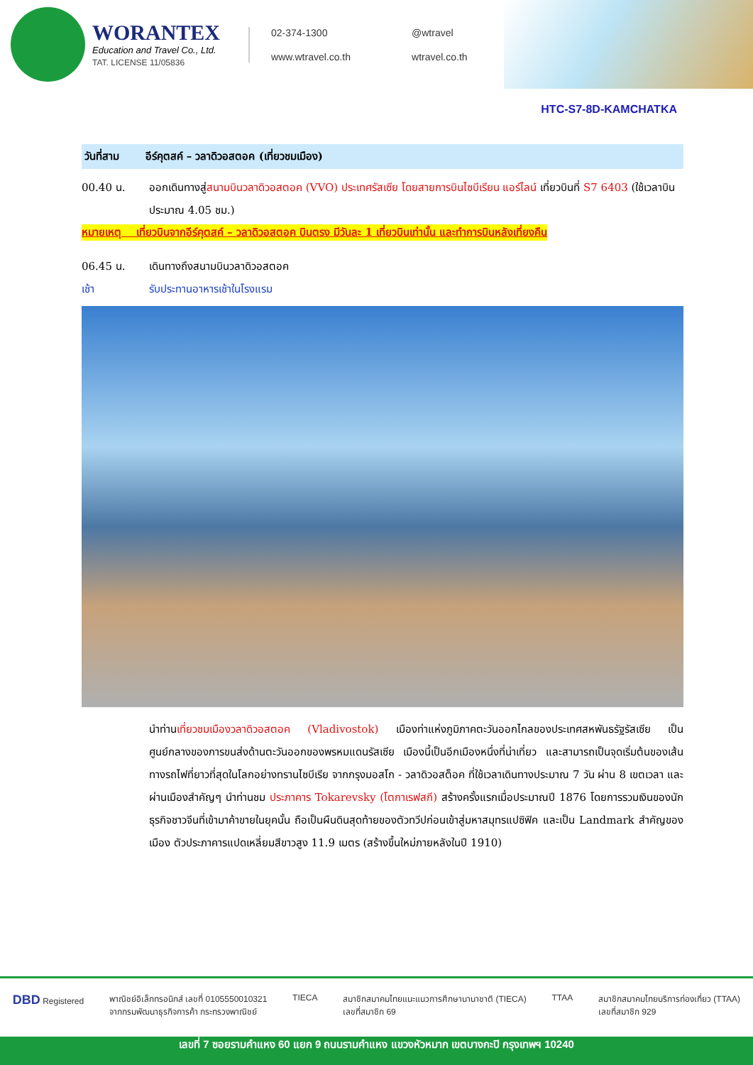WORANTEX
Education and Travel Co., Ltd.
TAT. LICENSE 11/05836
02-374-1300
@wtravel
www.wtravel.co.th
wtravel.co.th
HTC-S7-8D-KAMCHATKA
วันที่สาม อีร์คุตสค์ – วลาดิวอสตอค (เที่ยวชมเมือง)
00.40 น. ออกเดินทางสู่สนามบินวลาดิวอสตอค (VVO) ประเทศรัสเซีย โดยสายการบินไซบีเรียน แอร์ไลน์ เที่ยวบินที่ S7 6403 (ใช้เวลาบินประมาณ 4.05 ชม.)
หมายเหตุ เที่ยวบินจากอีร์คุตสค์ – วลาดิวอสตอค บินตรง มีวันละ 1 เที่ยวบินเท่านั้น และทำการบินหลังเที่ยงคืน
06.45 น. เดินทางถึงสนามบินวลาดิวอสตอค
เช้า รับประทานอาหารเช้าในโรงแรม
นำท่านเที่ยวชมเมืองวลาดิวอสตอค (Vladivostok) เมืองท่าแห่งภูมิภาคตะวันออกไกลของประเทศสหพันธรัฐรัสเซีย เป็นศูนย์กลางของการขนส่งด้านตะวันออกของพรหมแดนรัสเซีย เมืองนี้เป็นอีกเมืองหนึ่งที่น่าเที่ยว และสามารถเป็นจุดเริ่มต้นของเส้นทางรถไฟที่ยาวที่สุดในโลกอย่างทรานไซบีเรีย จากกรุงมอสโก - วลาดิวอสต็อค ที่ใช้เวลาเดินทางประมาณ 7 วัน ผ่าน 8 เขตเวลา และผ่านเมืองสำคัญๆ นำท่านชม ประภาคาร Tokarevsky (โตกาเรฟสกี) สร้างครั้งแรกเมื่อประมาณปี 1876 โดยการรวมเงินของนักธุรกิจชาวจีนที่เข้ามาค้าขายในยุคนั้น ถือเป็นผืนดินสุดท้ายของตัวทวีปก่อนเข้าสู่มหาสมุทรแปซิฟิค และเป็น Landmark สำคัญของเมือง ตัวประภาคารแปดเหลี่ยมสีขาวสูง 11.9 เมตร (สร้างขึ้นใหม่ภายหลังในปี 1910)
DBD Registered พาณิชย์อิเล็กทรอนิกส์ เลขที่ 0105550010321
จากกรมพัฒนาธุรกิจการค้า กระทรวงพาณิชย์
TIECA สมาชิกสมาคมไทยแนะแนวการศึกษานานาชาติ (TIECA)
เลขที่สมาชิก 69
TTAA สมาชิกสมาคมไทยบริการท่องเที่ยว (TTAA)
เลขที่สมาชิก 929
เลขที่ 7 ซอยรามคำแหง 60 แยก 9 ถนนรามคำแหง แขวงหัวหมาก เขตบางกะปิ กรุงเทพฯ 10240